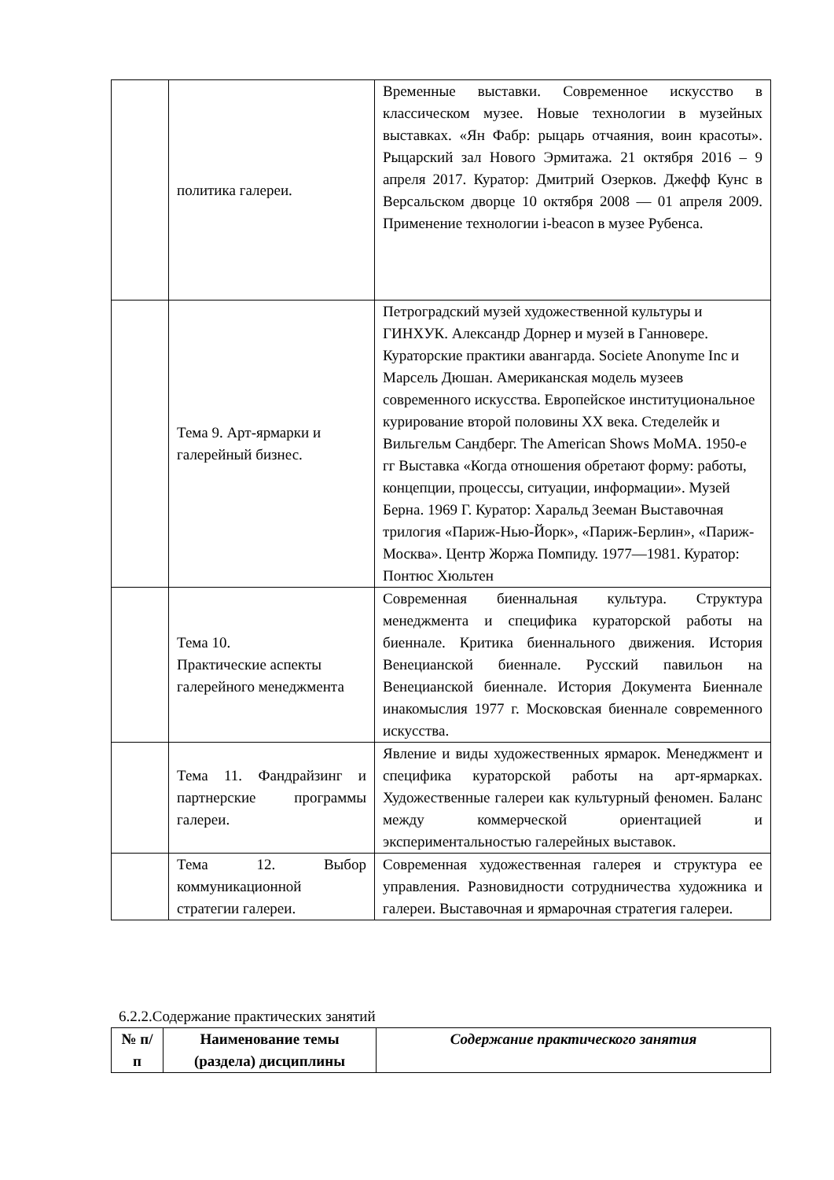| | политика галереи. | Временные выставки. Современное искусство в классическом музее. Новые технологии в музейных выставках. «Ян Фабр: рыцарь отчаяния, воин красоты». Рыцарский зал Нового Эрмитажа. 21 октября 2016 – 9 апреля 2017. Куратор: Дмитрий Озерков. Джефф Кунс в Версальском дворце 10 октября 2008 — 01 апреля 2009. Применение технологии i-beacon в музее Рубенса. |
| | Тема 9. Арт-ярмарки и галерейный бизнес. | Петроградский музей художественной культуры и ГИНХУК. Александр Дорнер и музей в Ганновере. Кураторские практики авангарда. Societe Anonyme Inc и Марсель Дюшан. Американская модель музеев современного искусства. Европейское институциональное курирование второй половины XX века. Стеделейк и Вильгельм Сандберг. The American Shows MoMA. 1950-е гг Выставка «Когда отношения обретают форму: работы, концепции, процессы, ситуации, информации». Музей Берна. 1969 Г. Куратор: Харальд Зееман Выставочная трилогия «Париж-Нью-Йорк», «Париж-Берлин», «Париж-Москва». Центр Жоржа Помпиду. 1977—1981. Куратор: Понтюс Хюльтен |
| | Тема 10. Практические аспекты галерейного менеджмента | Современная биеннальная культура. Структура менеджмента и специфика кураторской работы на биеннале. Критика биеннального движения. История Венецианской биеннале. Русский павильон на Венецианской биеннале. История Документа Биеннале инакомыслия 1977 г. Московская биеннале современного искусства. |
| | Тема 11. Фандрайзинг и партнерские программы галереи. | Явление и виды художественных ярмарок. Менеджмент и специфика кураторской работы на арт-ярмарках. Художественные галереи как культурный феномен. Баланс между коммерческой ориентацией и экспериментальностью галерейных выставок. |
| | Тема 12. Выбор коммуникационной стратегии галереи. | Современная художественная галерея и структура ее управления. Разновидности сотрудничества художника и галереи. Выставочная и ярмарочная стратегия галереи. |
6.2.2.Содержание практических занятий
| № п/ п | Наименование темы (раздела) дисциплины | Содержание практического занятия |
| --- | --- | --- |